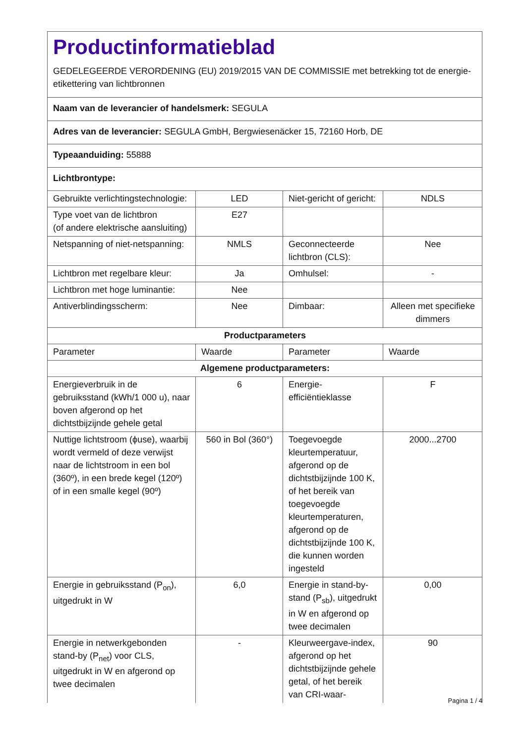Productinformatieblad
GEDELEGEERDE VERORDENING (EU) 2019/2015 VAN DE COMMISSIE met betrekking tot de energie-etikettering van lichtbronnen
| Naam van de leverancier of handelsmerk: SEGULA | | | |
| Adres van de leverancier: SEGULA GmbH, Bergwiesenäcker 15, 72160 Horb, DE | | | |
| Typeaanduiding: 55888 | | | |
| Lichtbrontype: | | | |
| Gebruikte verlichtingstechnologie: | LED | Niet-gericht of gericht: | NDLS |
| Type voet van de lichtbron (of andere elektrische aansluiting) | E27 | | |
| Netspanning of niet-netspanning: | NMLS | Geconnecteerde lichtbron (CLS): | Nee |
| Lichtbron met regelbare kleur: | Ja | Omhulsel: | - |
| Lichtbron met hoge luminantie: | Nee | | |
| Antiverblindingsscherm: | Nee | Dimbaar: | Alleen met specifieke dimmers |
| Productparameters | | | |
| Parameter | Waarde | Parameter | Waarde |
| Algemene productparameters: | | | |
| Energieverbruik in de gebruiksstand (kWh/1 000 u), naar boven afgerond op het dichtstbijzijnde gehele getal | 6 | Energie-efficiëntieklasse | F |
| Nuttige lichtstroom (ϕuse), waarbij wordt vermeld of deze verwijst naar de lichtstroom in een bol (360º), in een brede kegel (120º) of in een smalle kegel (90º) | 560 in Bol (360°) | Toegevoegde kleurtemperatuur, afgerond op de dichtstbijzijnde 100 K, of het bereik van toegevoegde kleurtemperaturen, afgerond op de dichtstbijzijnde 100 K, die kunnen worden ingesteld | 2000...2700 |
| Energie in gebruiksstand (P<sub>on</sub>), uitgedrukt in W | 6,0 | Energie in stand-by-stand (P<sub>sb</sub>), uitgedrukt in W en afgerond op twee decimalen | 0,00 |
| Energie in netwerkgebonden stand-by (P<sub>net</sub>) voor CLS, uitgedrukt in W en afgerond op twee decimalen | - | Kleurweergave-index, afgerond op het dichtstbijzijnde gehele getal, of het bereik van CRI-waar- | 90 |
Pagina 1 / 4